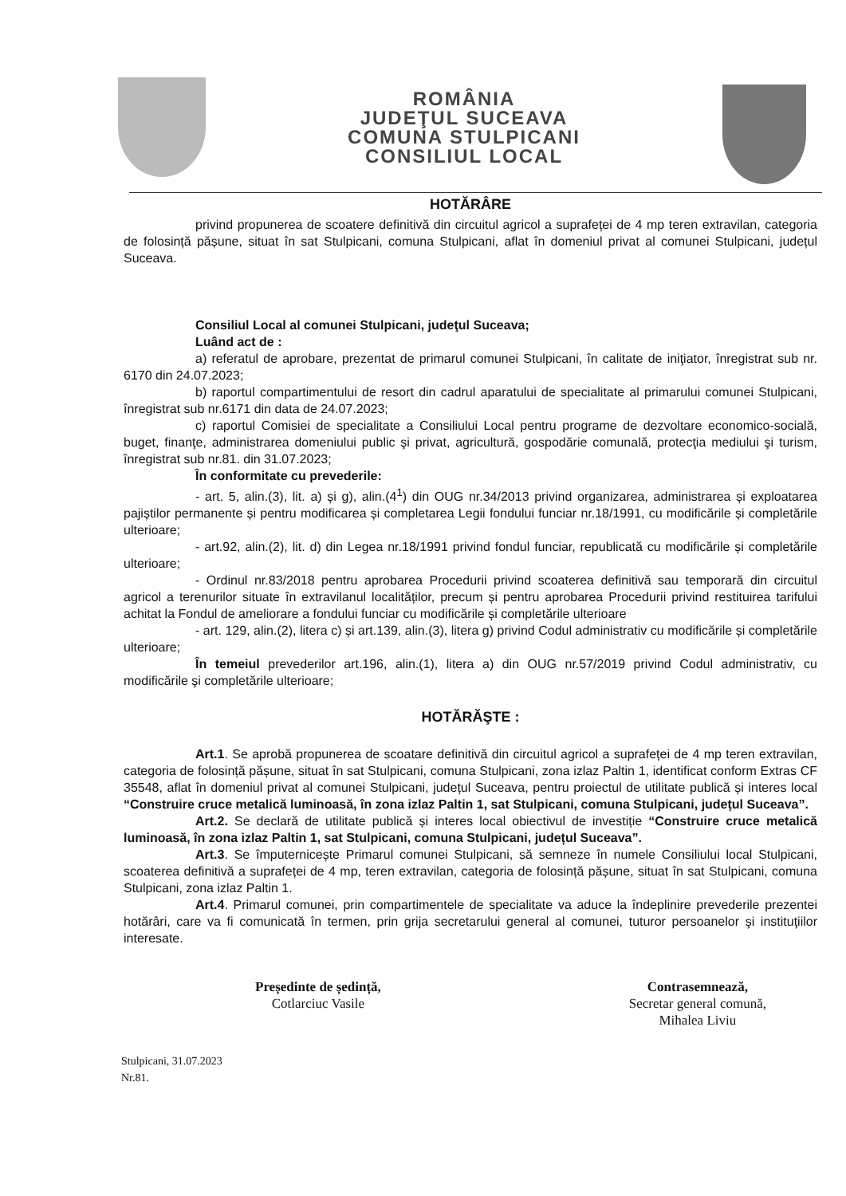ROMÂNIA
JUDEŢUL SUCEAVA
COMUNA STULPICANI
CONSILIUL LOCAL
HOTĂRÂRE
privind propunerea de scoatere definitivă din circuitul agricol a suprafeței de 4 mp teren extravilan, categoria de folosință pășune, situat în sat Stulpicani, comuna Stulpicani, aflat în domeniul privat al comunei Stulpicani, județul Suceava.
Consiliul Local al comunei Stulpicani, judeţul Suceava;
Luând act de :
a) referatul de aprobare, prezentat de primarul comunei Stulpicani, în calitate de iniţiator, înregistrat sub nr. 6170 din 24.07.2023;
b) raportul compartimentului de resort din cadrul aparatului de specialitate al primarului comunei Stulpicani, înregistrat sub nr.6171 din data de 24.07.2023;
c) raportul Comisiei de specialitate a Consiliului Local pentru programe de dezvoltare economico-socială, buget, finanţe, administrarea domeniului public şi privat, agricultură, gospodărie comunală, protecţia mediului şi turism, înregistrat sub nr.81. din 31.07.2023;
În conformitate cu prevederile:
- art. 5, alin.(3), lit. a) și g), alin.(4<sup>1</sup>) din OUG nr.34/2013 privind organizarea, administrarea și exploatarea pajiștilor permanente și pentru modificarea și completarea Legii fondului funciar nr.18/1991, cu modificările și completările ulterioare;
- art.92, alin.(2), lit. d) din Legea nr.18/1991 privind fondul funciar, republicată cu modificările și completările ulterioare;
- Ordinul nr.83/2018 pentru aprobarea Procedurii privind scoaterea definitivă sau temporară din circuitul agricol a terenurilor situate în extravilanul localităților, precum și pentru aprobarea Procedurii privind restituirea tarifului achitat la Fondul de ameliorare a fondului funciar cu modificările și completările ulterioare
- art. 129, alin.(2), litera c) și art.139, alin.(3), litera g) privind Codul administrativ cu modificările și completările ulterioare;
În temeiul prevederilor art.196, alin.(1), litera a) din OUG nr.57/2019 privind Codul administrativ, cu modificările şi completările ulterioare;
HOTĂRĂŞTE :
Art.1. Se aprobă propunerea de scoatare definitivă din circuitul agricol a suprafeței de 4 mp teren extravilan, categoria de folosință pășune, situat în sat Stulpicani, comuna Stulpicani, zona izlaz Paltin 1, identificat conform Extras CF 35548, aflat în domeniul privat al comunei Stulpicani, județul Suceava, pentru proiectul de utilitate publică și interes local “Construire cruce metalică luminoasă, în zona izlaz Paltin 1, sat Stulpicani, comuna Stulpicani, județul Suceava”.
Art.2. Se declară de utilitate publică și interes local obiectivul de investiție “Construire cruce metalică luminoasă, în zona izlaz Paltin 1, sat Stulpicani, comuna Stulpicani, județul Suceava”.
Art.3. Se împuternicește Primarul comunei Stulpicani, să semneze în numele Consiliului local Stulpicani, scoaterea definitivă a suprafeței de 4 mp, teren extravilan, categoria de folosință pășune, situat în sat Stulpicani, comuna Stulpicani, zona izlaz Paltin 1.
Art.4. Primarul comunei, prin compartimentele de specialitate va aduce la îndeplinire prevederile prezentei hotărâri, care va fi comunicată în termen, prin grija secretarului general al comunei, tuturor persoanelor şi instituţiilor interesate.
Președinte de ședință,
Cotlarciuc Vasile
Contrasemnează,
Secretar general comună,
Mihalea Liviu
Stulpicani, 31.07.2023
Nr.81.